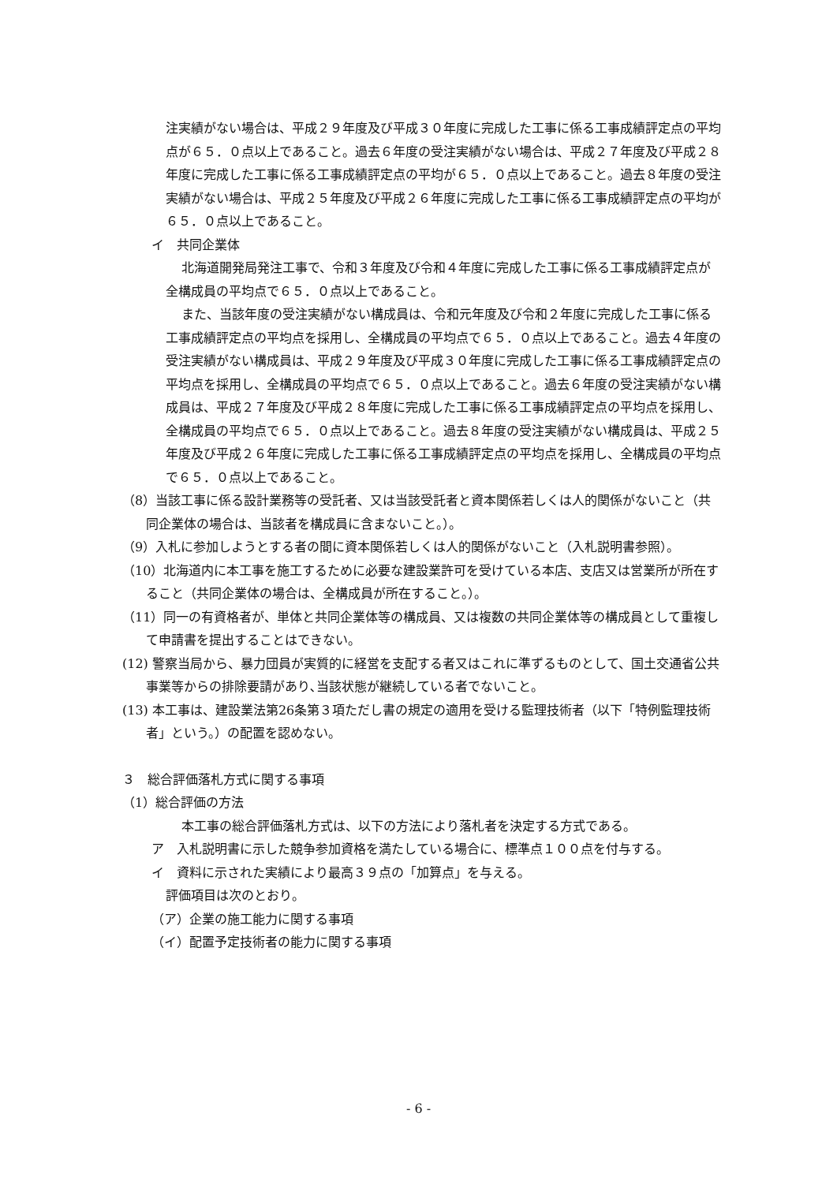注実績がない場合は、平成２９年度及び平成３０年度に完成した工事に係る工事成績評定点の平均点が６５．０点以上であること。過去６年度の受注実績がない場合は、平成２７年度及び平成２８年度に完成した工事に係る工事成績評定点の平均が６５．０点以上であること。過去８年度の受注実績がない場合は、平成２５年度及び平成２６年度に完成した工事に係る工事成績評定点の平均が６５．０点以上であること。
イ　共同企業体
北海道開発局発注工事で、令和３年度及び令和４年度に完成した工事に係る工事成績評定点が全構成員の平均点で６５．０点以上であること。
また、当該年度の受注実績がない構成員は、令和元年度及び令和２年度に完成した工事に係る工事成績評定点の平均点を採用し、全構成員の平均点で６５．０点以上であること。過去４年度の受注実績がない構成員は、平成２９年度及び平成３０年度に完成した工事に係る工事成績評定点の平均点を採用し、全構成員の平均点で６５．０点以上であること。過去６年度の受注実績がない構成員は、平成２７年度及び平成２８年度に完成した工事に係る工事成績評定点の平均点を採用し、全構成員の平均点で６５．０点以上であること。過去８年度の受注実績がない構成員は、平成２５年度及び平成２６年度に完成した工事に係る工事成績評定点の平均点を採用し、全構成員の平均点で６５．０点以上であること。
（8）当該工事に係る設計業務等の受託者、又は当該受託者と資本関係若しくは人的関係がないこと（共同企業体の場合は、当該者を構成員に含まないこと。）。
（9）入札に参加しようとする者の間に資本関係若しくは人的関係がないこと（入札説明書参照）。
（10）北海道内に本工事を施工するために必要な建設業許可を受けている本店、支店又は営業所が所在すること（共同企業体の場合は、全構成員が所在すること。）。
（11）同一の有資格者が、単体と共同企業体等の構成員、又は複数の共同企業体等の構成員として重複して申請書を提出することはできない。
(12) 警察当局から、暴力団員が実質的に経営を支配する者又はこれに準ずるものとして、国土交通省公共事業等からの排除要請があり､当該状態が継続している者でないこと。
(13) 本工事は、建設業法第26条第３項ただし書の規定の適用を受ける監理技術者（以下「特例監理技術者」という。）の配置を認めない。
３　総合評価落札方式に関する事項
（1）総合評価の方法
本工事の総合評価落札方式は、以下の方法により落札者を決定する方式である。
ア　入札説明書に示した競争参加資格を満たしている場合に、標準点１００点を付与する。
イ　資料に示された実績により最高３９点の「加算点」を与える。
評価項目は次のとおり。
（ア）企業の施工能力に関する事項
（イ）配置予定技術者の能力に関する事項
- 6 -